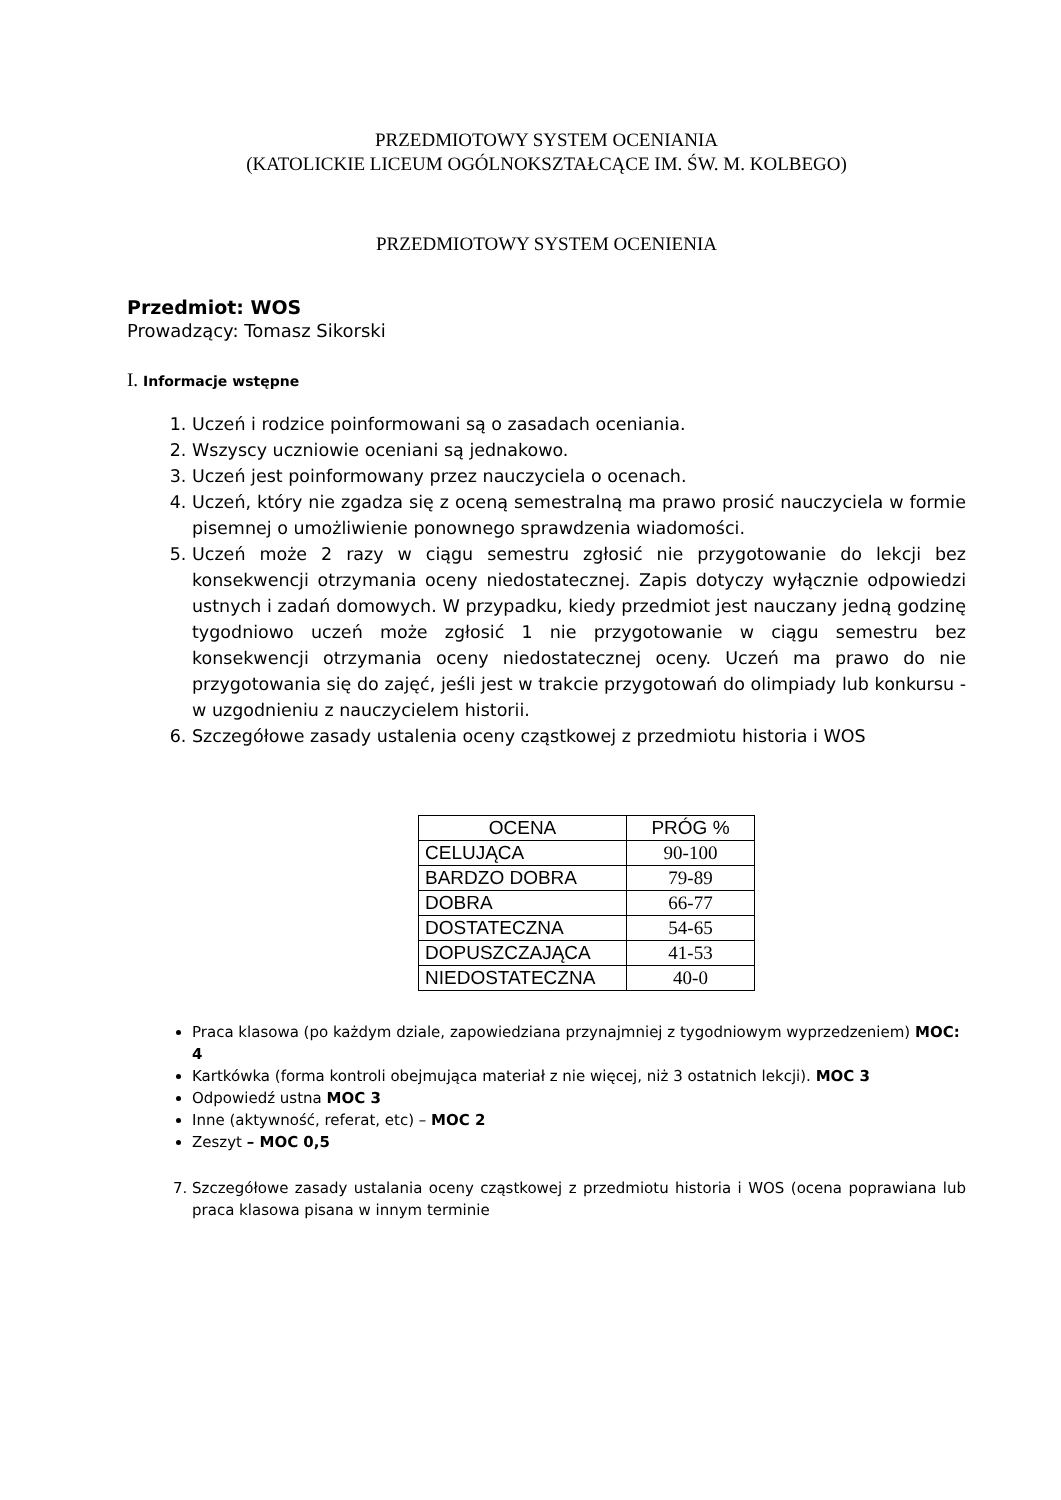PRZEDMIOTOWY SYSTEM OCENIANIA
(KATOLICKIE LICEUM OGÓLNOKSZTAŁCĄCE IM. ŚW. M. KOLBEGO)
PRZEDMIOTOWY SYSTEM OCENIENIA
Przedmiot: WOS
Prowadzący: Tomasz Sikorski
I. Informacje wstępne
1. Uczeń i rodzice poinformowani są o zasadach oceniania.
2. Wszyscy uczniowie oceniani są jednakowo.
3. Uczeń jest poinformowany przez nauczyciela o ocenach.
4. Uczeń, który nie zgadza się z oceną semestralną ma prawo prosić nauczyciela w formie pisemnej o umożliwienie ponownego sprawdzenia wiadomości.
5. Uczeń może 2 razy w ciągu semestru zgłosić nie przygotowanie do lekcji bez konsekwencji otrzymania oceny niedostatecznej. Zapis dotyczy wyłącznie odpowiedzi ustnych i zadań domowych. W przypadku, kiedy przedmiot jest nauczany jedną godzinę tygodniowo uczeń może zgłosić 1 nie przygotowanie w ciągu semestru bez konsekwencji otrzymania oceny niedostatecznej oceny. Uczeń ma prawo do nie przygotowania się do zajęć, jeśli jest w trakcie przygotowań do olimpiady lub konkursu - w uzgodnieniu z nauczycielem historii.
6. Szczegółowe zasady ustalenia oceny cząstkowej z przedmiotu historia i WOS
| OCENA | PRÓG % |
| --- | --- |
| CELUJĄCA | 90-100 |
| BARDZO DOBRA | 79-89 |
| DOBRA | 66-77 |
| DOSTATECZNA | 54-65 |
| DOPUSZCZAJĄCA | 41-53 |
| NIEDOSTATECZNA | 40-0 |
Praca klasowa (po każdym dziale, zapowiedziana przynajmniej z tygodniowym wyprzedzeniem) MOC: 4
Kartkówka (forma kontroli obejmująca materiał z nie więcej, niż 3 ostatnich lekcji). MOC 3
Odpowiedź ustna MOC 3
Inne (aktywność, referat, etc) – MOC 2
Zeszyt – MOC 0,5
7. Szczegółowe zasady ustalania oceny cząstkowej z przedmiotu historia i WOS (ocena poprawiana lub praca klasowa pisana w innym terminie